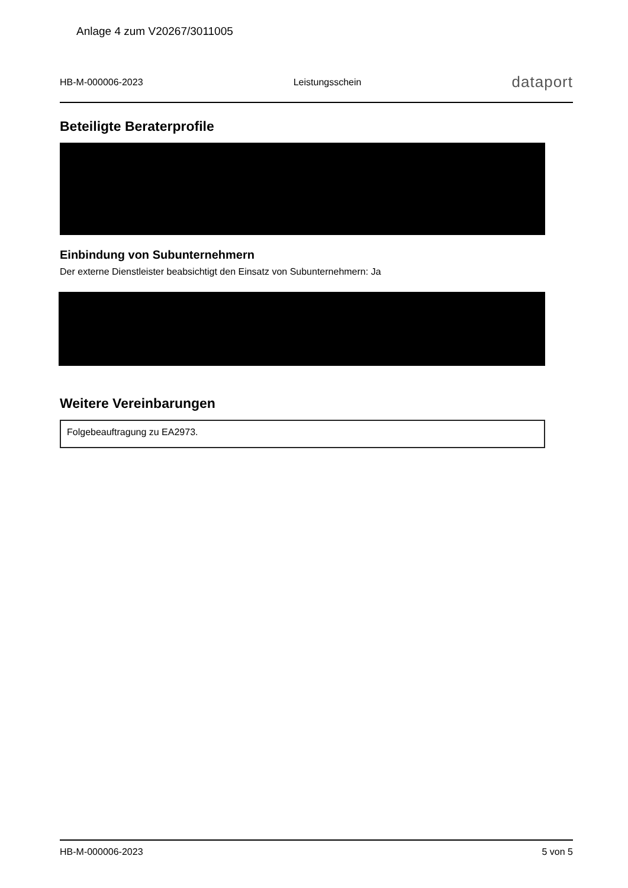Anlage 4 zum V20267/3011005
HB-M-000006-2023 Leistungsschein dataport
Beteiligte Beraterprofile
Einbindung von Subunternehmern
Der externe Dienstleister beabsichtigt den Einsatz von Subunternehmern: Ja
Weitere Vereinbarungen
Folgebeauftragung zu EA2973.
HB-M-000006-2023 5 von 5